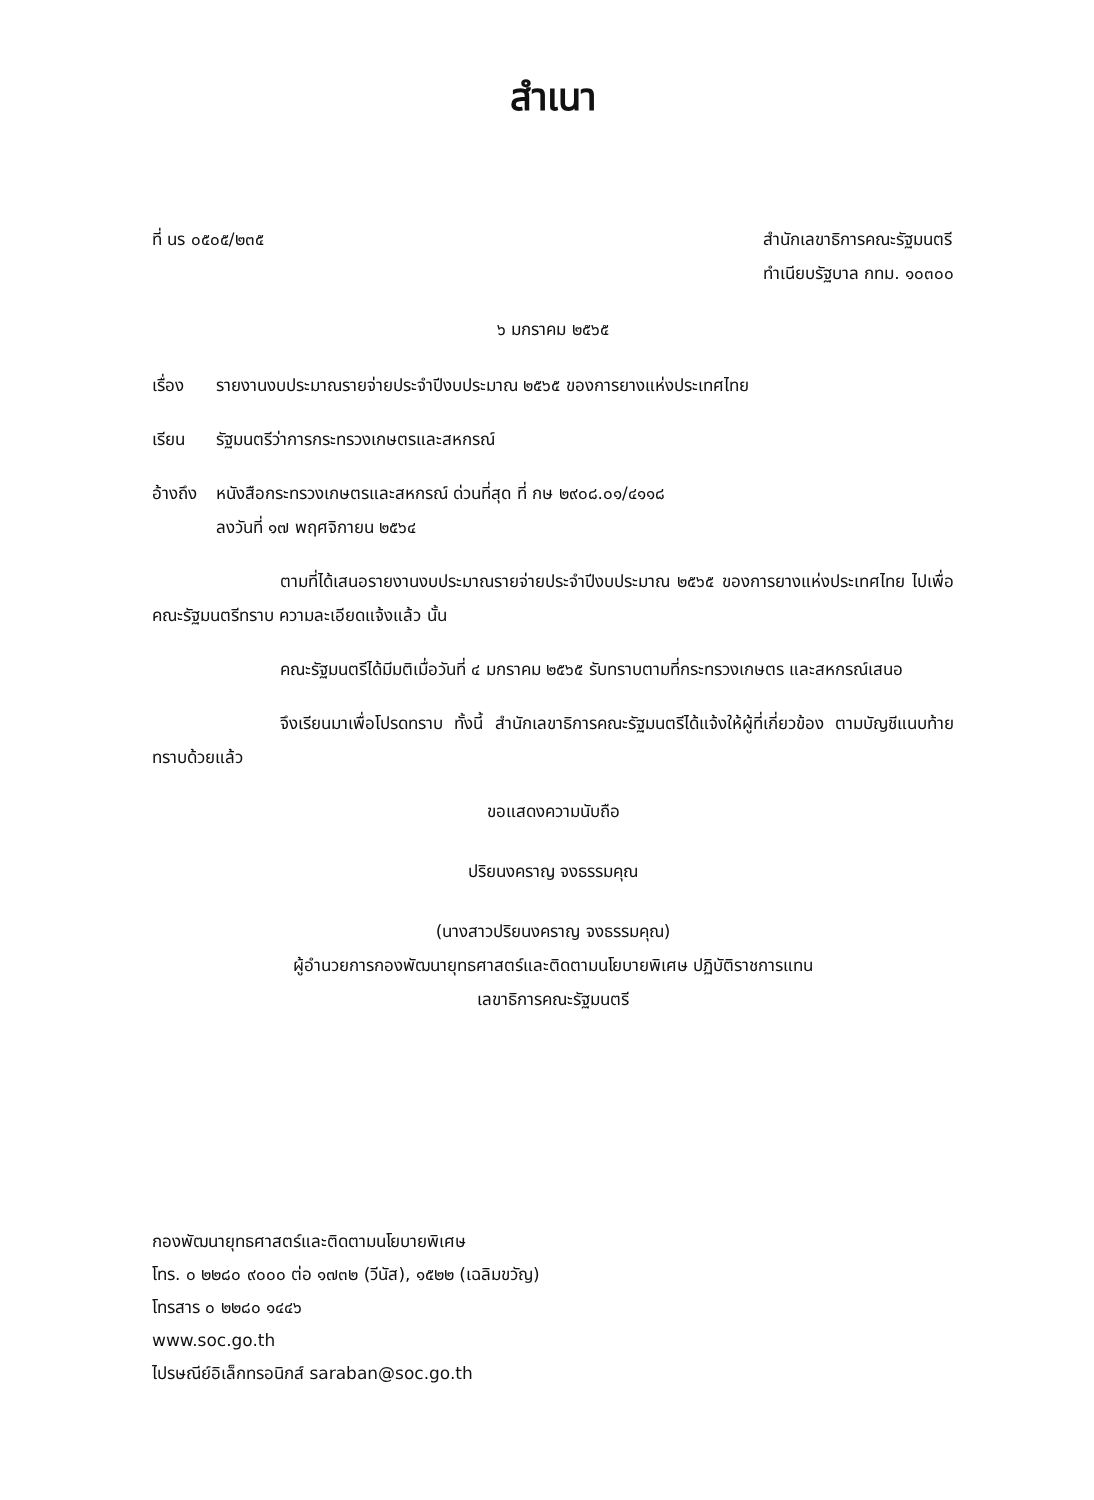สำเนา
ที่ นร ๐๕๐๕/๒๓๕ สำนักเลขาธิการคณะรัฐมนตรี
ทำเนียบรัฐบาล กทม. ๑๐๓๐๐
๖ มกราคม ๒๕๖๕
เรื่อง รายงานงบประมาณรายจ่ายประจำปีงบประมาณ ๒๕๖๕ ของการยางแห่งประเทศไทย
เรียน รัฐมนตรีว่าการกระทรวงเกษตรและสหกรณ์
อ้างถึง หนังสือกระทรวงเกษตรและสหกรณ์ ด่วนที่สุด ที่ กษ ๒๙๐๘.๐๑/๔๑๑๘
ลงวันที่ ๑๗ พฤศจิกายน ๒๕๖๔
ตามที่ได้เสนอรายงานงบประมาณรายจ่ายประจำปีงบประมาณ ๒๕๖๕ ของการยางแห่งประเทศไทย ไปเพื่อคณะรัฐมนตรีทราบ ความละเอียดแจ้งแล้ว นั้น
คณะรัฐมนตรีได้มีมติเมื่อวันที่ ๔ มกราคม ๒๕๖๕ รับทราบตามที่กระทรวงเกษตร และสหกรณ์เสนอ
จึงเรียนมาเพื่อโปรดทราบ ทั้งนี้ สำนักเลขาธิการคณะรัฐมนตรีได้แจ้งให้ผู้ที่เกี่ยวข้อง ตามบัญชีแนบท้ายทราบด้วยแล้ว
ขอแสดงความนับถือ
ปริยนงคราญ จงธรรมคุณ
(นางสาวปริยนงคราญ จงธรรมคุณ)
ผู้อำนวยการกองพัฒนายุทธศาสตร์และติดตามนโยบายพิเศษ ปฏิบัติราชการแทน
เลขาธิการคณะรัฐมนตรี
กองพัฒนายุทธศาสตร์และติดตามนโยบายพิเศษ
โทร. ๐ ๒๒๘๐ ๙๐๐๐ ต่อ ๑๗๓๒ (วีนัส), ๑๕๒๒ (เฉลิมขวัญ)
โทรสาร ๐ ๒๒๘๐ ๑๔๔๖
www.soc.go.th
ไปรษณีย์อิเล็กทรอนิกส์ saraban@soc.go.th